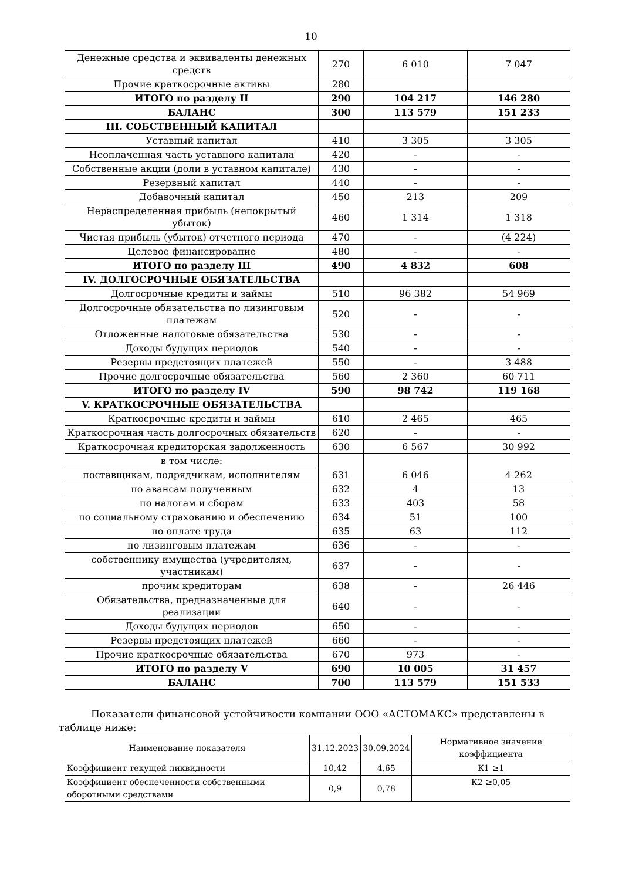10
| Денежные средства и эквиваленты денежных средств | 270 | 6 010 | 7 047 |
| Прочие краткосрочные активы | 280 | | |
| ИТОГО по разделу II | 290 | 104 217 | 146 280 |
| БАЛАНС | 300 | 113 579 | 151 233 |
| III. СОБСТВЕННЫЙ КАПИТАЛ | | | |
| Уставный капитал | 410 | 3 305 | 3 305 |
| Неоплаченная часть уставного капитала | 420 | - | - |
| Собственные акции (доли в уставном капитале) | 430 | - | - |
| Резервный капитал | 440 | - | - |
| Добавочный капитал | 450 | 213 | 209 |
| Нераспределенная прибыль (непокрытый убыток) | 460 | 1 314 | 1 318 |
| Чистая прибыль (убыток) отчетного периода | 470 | - | (4 224) |
| Целевое финансирование | 480 | - | - |
| ИТОГО по разделу III | 490 | 4 832 | 608 |
| IV. ДОЛГОСРОЧНЫЕ ОБЯЗАТЕЛЬСТВА | | | |
| Долгосрочные кредиты и займы | 510 | 96 382 | 54 969 |
| Долгосрочные обязательства по лизинговым платежам | 520 | - | - |
| Отложенные налоговые обязательства | 530 | - | - |
| Доходы будущих периодов | 540 | - | - |
| Резервы предстоящих платежей | 550 | - | 3 488 |
| Прочие долгосрочные обязательства | 560 | 2 360 | 60 711 |
| ИТОГО по разделу IV | 590 | 98 742 | 119 168 |
| V. КРАТКОСРОЧНЫЕ ОБЯЗАТЕЛЬСТВА | | | |
| Краткосрочные кредиты и займы | 610 | 2 465 | 465 |
| Краткосрочная часть долгосрочных обязательств | 620 | - | - |
| Краткосрочная кредиторская задолженность | 630 | 6 567 | 30 992 |
| в том числе: | 631 | 6 046 | 4 262 |
| поставщикам, подрядчикам, исполнителям | | | |
| по авансам полученным | 632 | 4 | 13 |
| по налогам и сборам | 633 | 403 | 58 |
| по социальному страхованию и обеспечению | 634 | 51 | 100 |
| по оплате труда | 635 | 63 | 112 |
| по лизинговым платежам | 636 | - | - |
| собственнику имущества (учредителям, участникам) | 637 | - | - |
| прочим кредиторам | 638 | - | 26 446 |
| Обязательства, предназначенные для реализации | 640 | - | - |
| Доходы будущих периодов | 650 | - | - |
| Резервы предстоящих платежей | 660 | - | - |
| Прочие краткосрочные обязательства | 670 | 973 | - |
| ИТОГО по разделу V | 690 | 10 005 | 31 457 |
| БАЛАНС | 700 | 113 579 | 151 533 |
Показатели финансовой устойчивости компании ООО «АСТОМАКС» представлены в таблице ниже:
| Наименование показателя | 31.12.2023 | 30.09.2024 | Нормативное значение коэффициента |
| --- | --- | --- | --- |
| Коэффициент текущей ликвидности | 10,42 | 4,65 | К1 ≥1 |
| Коэффициент обеспеченности собственными оборотными средствами | 0,9 | 0,78 | К2 ≥0,05 |